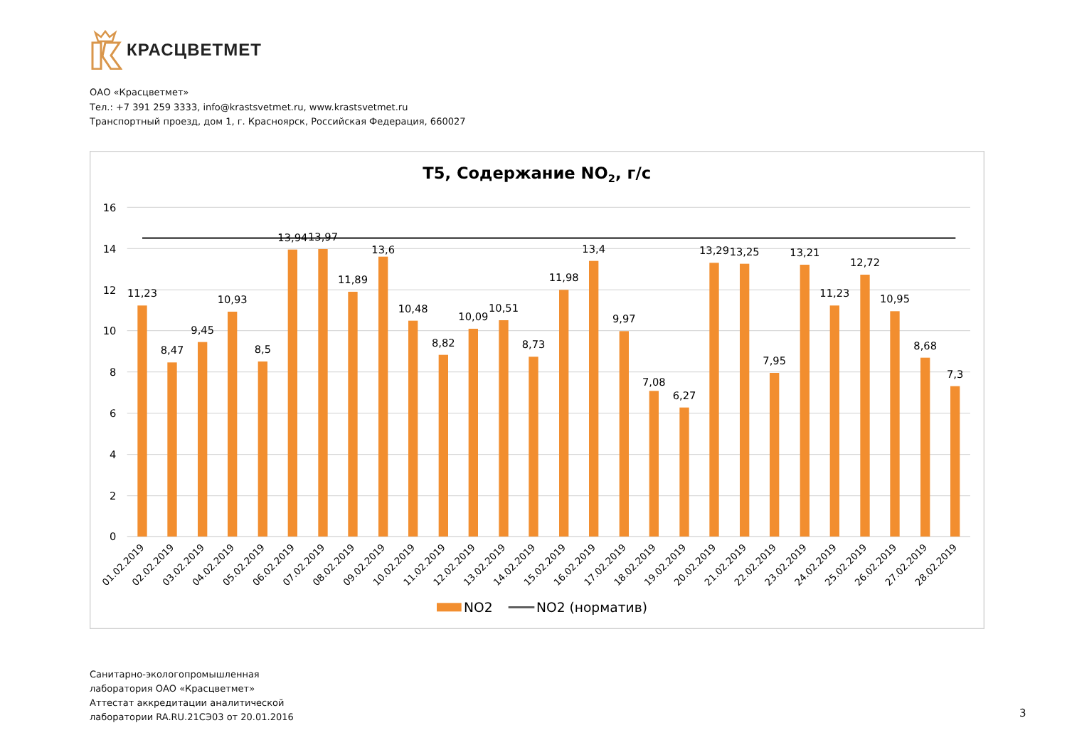КРАСЦВЕТМЕТ
ОАО «Красцветмет»
Тел.: +7 391 259 3333, info@krastsvetmet.ru, www.krastsvetmet.ru
Транспортный проезд, дом 1, г. Красноярск, Российская Федерация, 660027
Т5, Содержание NO2, г/с
16
14
12
10
8
6
4
2
0
11,23
8,47
9,45
10,93
8,5
13,94
13,97
11,89
13,6
10,48
8,82
10,09
10,51
8,73
11,98
13,4
9,97
7,08
6,27
13,29
13,25
7,95
13,21
11,23
12,72
10,95
8,68
7,3
01.02.2019
02.02.2019
03.02.2019
04.02.2019
05.02.2019
06.02.2019
07.02.2019
08.02.2019
09.02.2019
10.02.2019
11.02.2019
12.02.2019
13.02.2019
14.02.2019
15.02.2019
16.02.2019
17.02.2019
18.02.2019
19.02.2019
20.02.2019
21.02.2019
22.02.2019
23.02.2019
24.02.2019
25.02.2019
26.02.2019
27.02.2019
28.02.2019
NO2
NO2 (норматив)
Санитарно-экологопромышленная
лаборатория ОАО «Красцветмет»
Аттестат аккредитации аналитической
лаборатории RA.RU.21СЭ03 от 20.01.2016
3